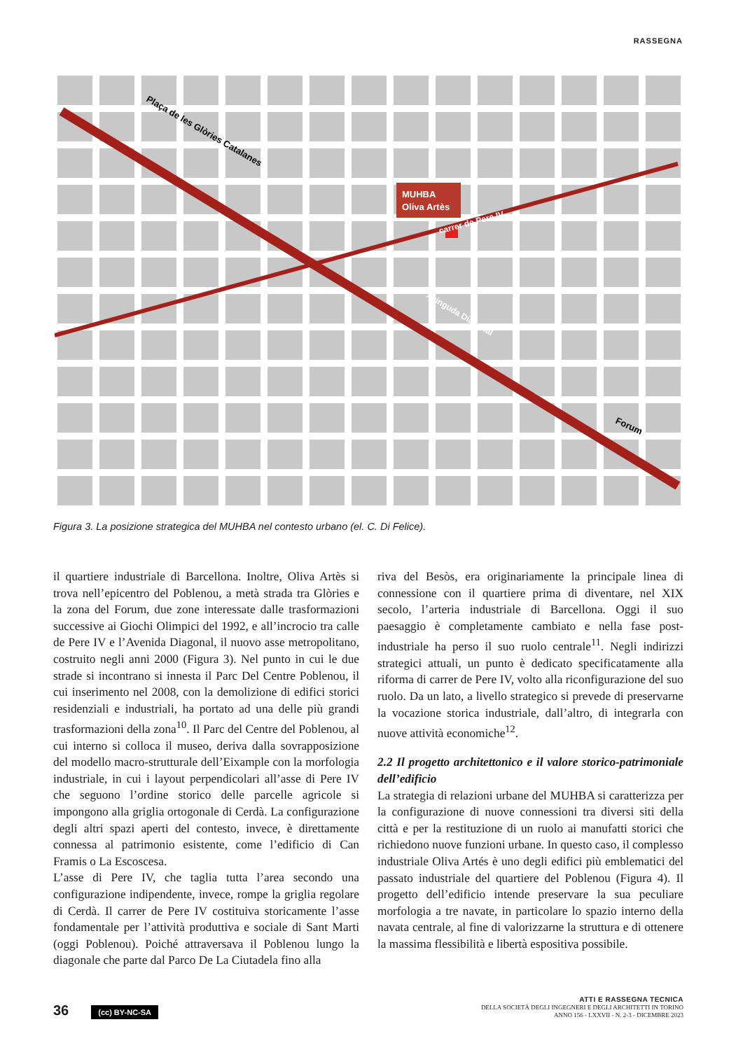RASSEGNA
MUHBA
Oliva Artès
Plaça de les Glòries Catalanes
carrer de Pere IV
Avinguda Diagonal
Forum
Figura 3. La posizione strategica del MUHBA nel contesto urbano (el. C. Di Felice).
il quartiere industriale di Barcellona. Inoltre, Oliva Artès si trova nell’epicentro del Poblenou, a metà strada tra Glòries e la zona del Forum, due zone interessate dalle trasformazioni successive ai Giochi Olimpici del 1992, e all’incrocio tra calle de Pere IV e l’Avenida Diagonal, il nuovo asse metropolitano, costruito negli anni 2000 (Figura 3). Nel punto in cui le due strade si incontrano si innesta il Parc Del Centre Poblenou, il cui inserimento nel 2008, con la demolizione di edifici storici residenziali e industriali, ha portato ad una delle più grandi trasformazioni della zona<sup>10</sup>. Il Parc del Centre del Poblenou, al cui interno si colloca il museo, deriva dalla sovrapposizione del modello macro-strutturale dell’Eixample con la morfologia industriale, in cui i layout perpendicolari all’asse di Pere IV che seguono l’ordine storico delle parcelle agricole si impongono alla griglia ortogonale di Cerdà. La configurazione degli altri spazi aperti del contesto, invece, è direttamente connessa al patrimonio esistente, come l’edificio di Can Framis o La Escoscesa.
L’asse di Pere IV, che taglia tutta l’area secondo una configurazione indipendente, invece, rompe la griglia regolare di Cerdà. Il carrer de Pere IV costituiva storicamente l’asse fondamentale per l’attività produttiva e sociale di Sant Marti (oggi Poblenou). Poiché attraversava il Poblenou lungo la diagonale che parte dal Parco De La Ciutadela fino alla
riva del Besòs, era originariamente la principale linea di connessione con il quartiere prima di diventare, nel XIX secolo, l’arteria industriale di Barcellona. Oggi il suo paesaggio è completamente cambiato e nella fase post-industriale ha perso il suo ruolo centrale<sup>11</sup>. Negli indirizzi strategici attuali, un punto è dedicato specificatamente alla riforma di carrer de Pere IV, volto alla riconfigurazione del suo ruolo. Da un lato, a livello strategico si prevede di preservarne la vocazione storica industriale, dall’altro, di integrarla con nuove attività economiche<sup>12</sup>.
2.2 Il progetto architettonico e il valore storico-patrimoniale dell’edificio
La strategia di relazioni urbane del MUHBA si caratterizza per la configurazione di nuove connessioni tra diversi siti della città e per la restituzione di un ruolo ai manufatti storici che richiedono nuove funzioni urbane. In questo caso, il complesso industriale Oliva Artés è uno degli edifici più emblematici del passato industriale del quartiere del Poblenou (Figura 4). Il progetto dell’edificio intende preservare la sua peculiare morfologia a tre navate, in particolare lo spazio interno della navata centrale, al fine di valorizzarne la struttura e di ottenere la massima flessibilità e libertà espositiva possibile.
36 (cc) BY-NC-SA
ATTI E RASSEGNA TECNICA
DELLA SOCIETÀ DEGLI INGEGNERI E DEGLI ARCHITETTI IN TORINO
ANNO 156 - LXXVII - N. 2-3 - DICEMBRE 2023